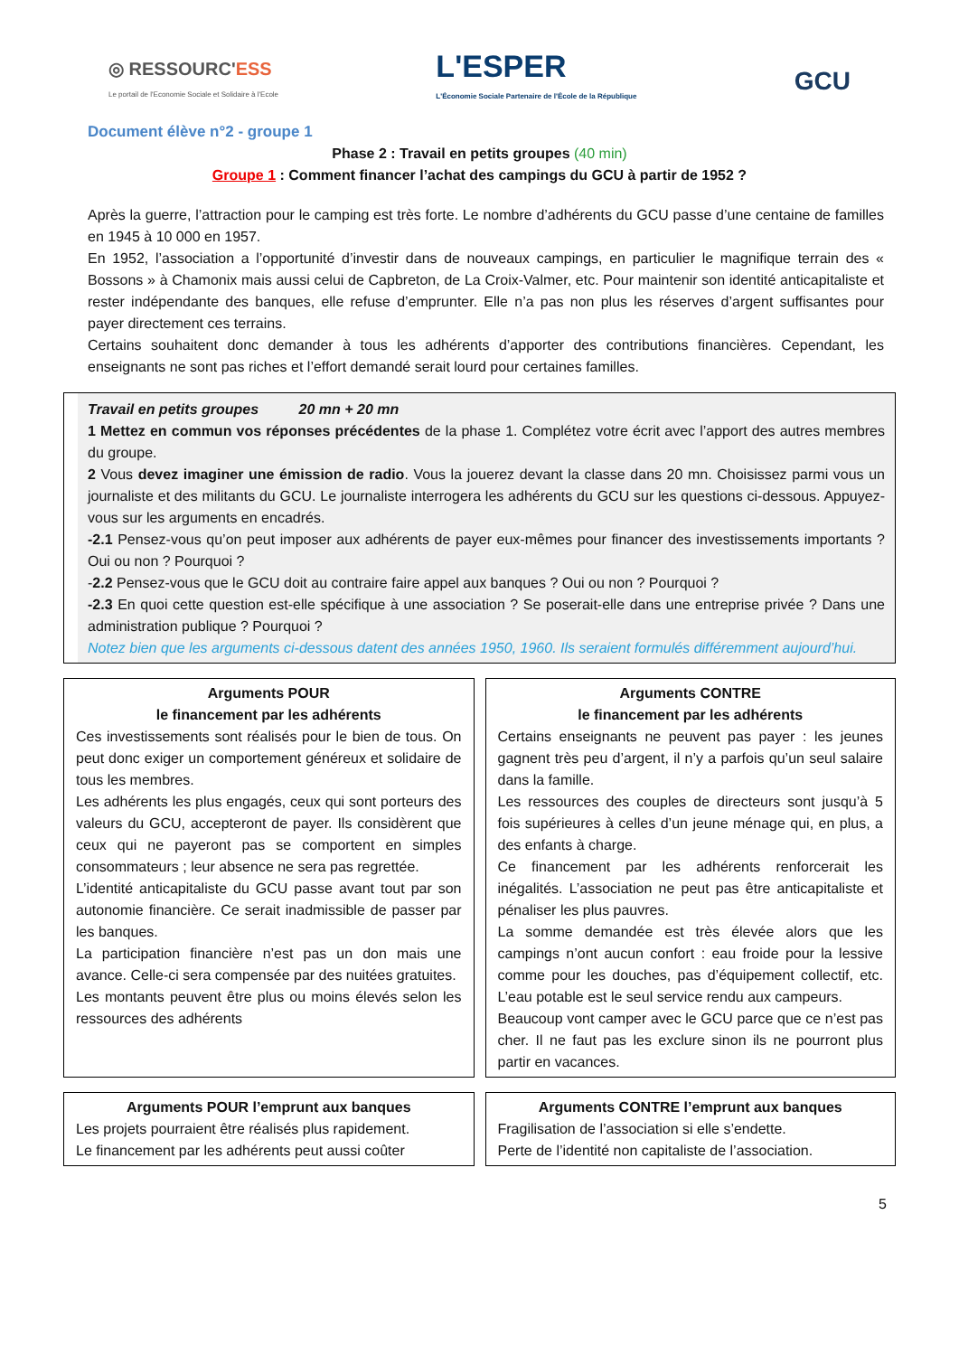◎ RESSOURC'ESS
Le portail de l'Economie Sociale et Solidaire à l'Ecole
L'ESPER
L'Économie Sociale Partenaire de l'École de la République
GCU
Document élève n°2 - groupe 1
Phase 2 : Travail en petits groupes (40 min)
Groupe 1 : Comment financer l’achat des campings du GCU à partir de 1952 ?
Après la guerre, l’attraction pour le camping est très forte. Le nombre d’adhérents du GCU passe d’une centaine de familles en 1945 à 10 000 en 1957.
En 1952, l’association a l’opportunité d’investir dans de nouveaux campings, en particulier le magnifique terrain des « Bossons » à Chamonix mais aussi celui de Capbreton, de La Croix-Valmer, etc. Pour maintenir son identité anticapitaliste et rester indépendante des banques, elle refuse d’emprunter. Elle n’a pas non plus les réserves d’argent suffisantes pour payer directement ces terrains.
Certains souhaitent donc demander à tous les adhérents d’apporter des contributions financières. Cependant, les enseignants ne sont pas riches et l’effort demandé serait lourd pour certaines familles.
Travail en petits groupes 20 mn + 20 mn
1 Mettez en commun vos réponses précédentes de la phase 1. Complétez votre écrit avec l’apport des autres membres du groupe.
2 Vous devez imaginer une émission de radio. Vous la jouerez devant la classe dans 20 mn. Choisissez parmi vous un journaliste et des militants du GCU. Le journaliste interrogera les adhérents du GCU sur les questions ci-dessous. Appuyez-vous sur les arguments en encadrés.
-2.1 Pensez-vous qu’on peut imposer aux adhérents de payer eux-mêmes pour financer des investissements importants ? Oui ou non ? Pourquoi ?
-2.2 Pensez-vous que le GCU doit au contraire faire appel aux banques ? Oui ou non ? Pourquoi ?
-2.3 En quoi cette question est-elle spécifique à une association ? Se poserait-elle dans une entreprise privée ? Dans une administration publique ? Pourquoi ?
Notez bien que les arguments ci-dessous datent des années 1950, 1960. Ils seraient formulés différemment aujourd’hui.
Arguments POUR
le financement par les adhérents
Ces investissements sont réalisés pour le bien de tous. On peut donc exiger un comportement généreux et solidaire de tous les membres.
Les adhérents les plus engagés, ceux qui sont porteurs des valeurs du GCU, accepteront de payer. Ils considèrent que ceux qui ne payeront pas se comportent en simples consommateurs ; leur absence ne sera pas regrettée.
L’identité anticapitaliste du GCU passe avant tout par son autonomie financière. Ce serait inadmissible de passer par les banques.
La participation financière n’est pas un don mais une avance. Celle-ci sera compensée par des nuitées gratuites.
Les montants peuvent être plus ou moins élevés selon les ressources des adhérents
Arguments CONTRE
le financement par les adhérents
Certains enseignants ne peuvent pas payer : les jeunes gagnent très peu d’argent, il n’y a parfois qu’un seul salaire dans la famille.
Les ressources des couples de directeurs sont jusqu’à 5 fois supérieures à celles d’un jeune ménage qui, en plus, a des enfants à charge.
Ce financement par les adhérents renforcerait les inégalités. L’association ne peut pas être anticapitaliste et pénaliser les plus pauvres.
La somme demandée est très élevée alors que les campings n’ont aucun confort : eau froide pour la lessive comme pour les douches, pas d’équipement collectif, etc. L’eau potable est le seul service rendu aux campeurs.
Beaucoup vont camper avec le GCU parce que ce n’est pas cher. Il ne faut pas les exclure sinon ils ne pourront plus partir en vacances.
Arguments POUR l’emprunt aux banques
Les projets pourraient être réalisés plus rapidement.
Le financement par les adhérents peut aussi coûter
Arguments CONTRE l’emprunt aux banques
Fragilisation de l’association si elle s’endette.
Perte de l’identité non capitaliste de l’association.
5